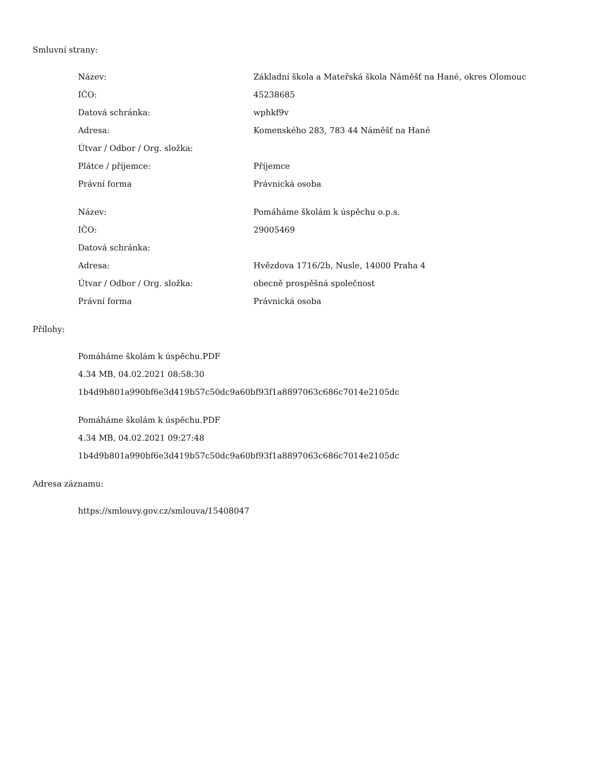Smluvní strany:
| Název: | Základní škola a Mateřská škola Náměšť na Hané, okres Olomouc |
| IČO: | 45238685 |
| Datová schránka: | wphkf9v |
| Adresa: | Komenského 283, 783 44 Náměšť na Hané |
| Útvar / Odbor / Org. složka: | |
| Plátce / příjemce: | Příjemce |
| Právní forma | Právnická osoba |
| Název: | Pomáháme školám k úspěchu o.p.s. |
| IČO: | 29005469 |
| Datová schránka: | |
| Adresa: | Hvězdova 1716/2b, Nusle, 14000 Praha 4 |
| Útvar / Odbor / Org. složka: | obecně prospěšná společnost |
| Právní forma | Právnická osoba |
Přílohy:
Pomáháme školám k úspěchu.PDF
4.34 MB, 04.02.2021 08:58:30
1b4d9b801a990bf6e3d419b57c50dc9a60bf93f1a8897063c686c7014e2105dc
Pomáháme školám k úspěchu.PDF
4.34 MB, 04.02.2021 09:27:48
1b4d9b801a990bf6e3d419b57c50dc9a60bf93f1a8897063c686c7014e2105dc
Adresa záznamu:
https://smlouvy.gov.cz/smlouva/15408047